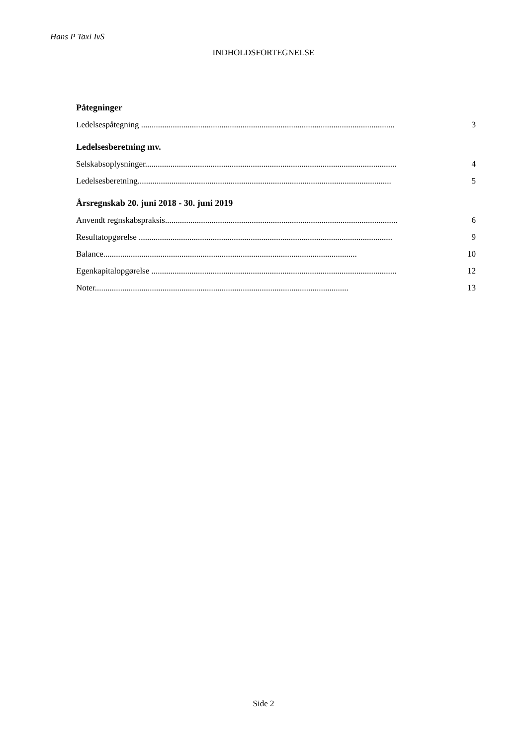Hans P Taxi IvS
INDHOLDSFORTEGNELSE
Påtegninger
Ledelsespåtegning ........................................................................................................................ 3
Ledelsesberetning mv.
Selskabsoplysninger........................................................................................................................ 4
Ledelsesberetning........................................................................................................................ 5
Årsregnskab 20. juni 2018 - 30. juni 2019
Anvendt regnskabspraksis........................................................................................................................ 6
Resultatopgørelse ........................................................................................................................ 9
Balance........................................................................................................................ 10
Egenkapitalopgørelse ........................................................................................................................ 12
Noter........................................................................................................................ 13
Side 2